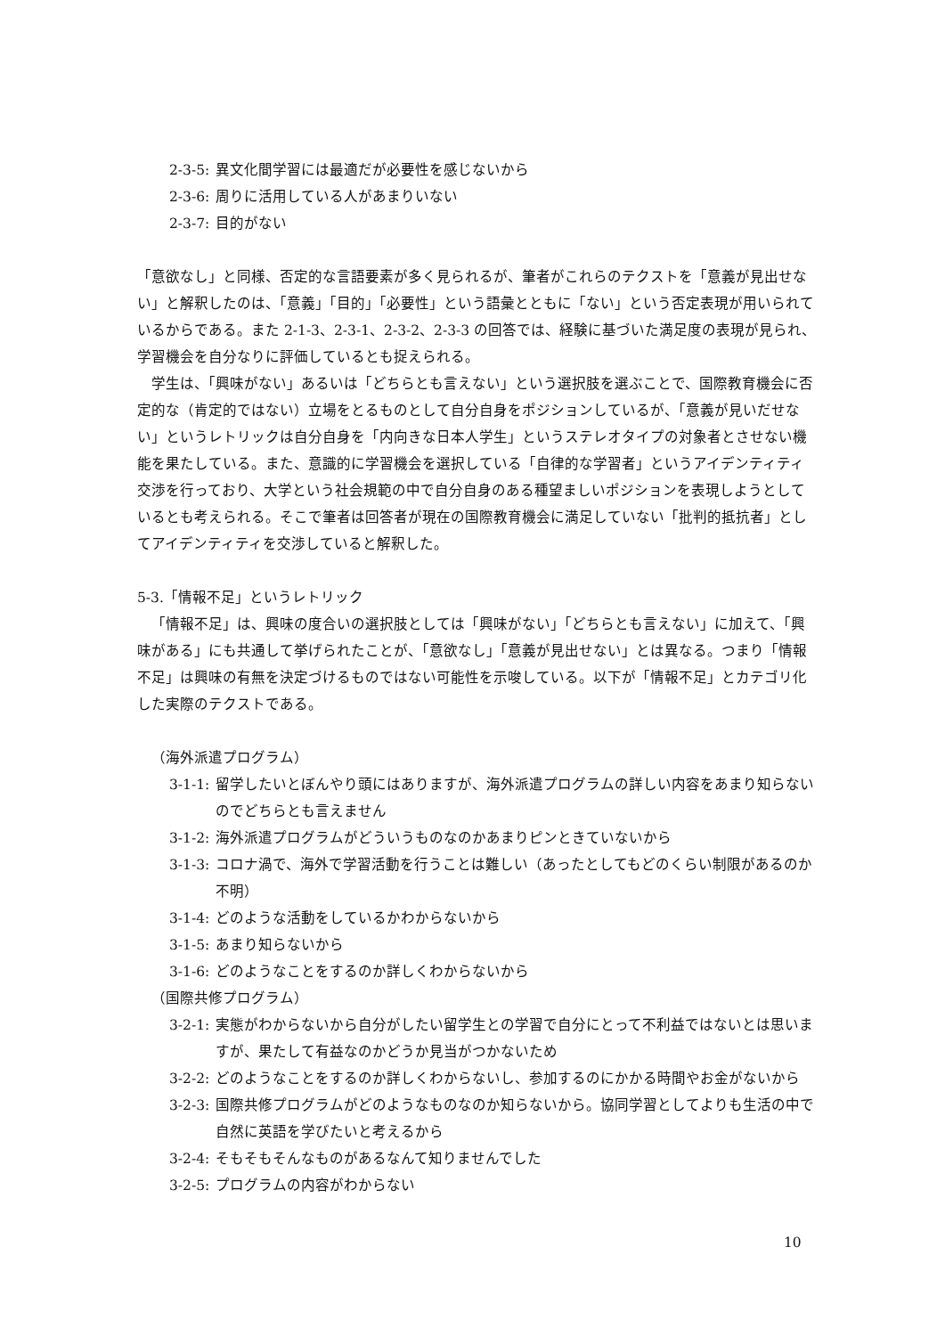2-3-5: 異文化間学習には最適だが必要性を感じないから
2-3-6: 周りに活用している人があまりいない
2-3-7: 目的がない
「意欲なし」と同様、否定的な言語要素が多く見られるが、筆者がこれらのテクストを「意義が見出せない」と解釈したのは、「意義」「目的」「必要性」という語彙とともに「ない」という否定表現が用いられているからである。また 2-1-3、2-3-1、2-3-2、2-3-3 の回答では、経験に基づいた満足度の表現が見られ、学習機会を自分なりに評価しているとも捉えられる。
学生は、「興味がない」あるいは「どちらとも言えない」という選択肢を選ぶことで、国際教育機会に否定的な（肯定的ではない）立場をとるものとして自分自身をポジションしているが、「意義が見いだせない」というレトリックは自分自身を「内向きな日本人学生」というステレオタイプの対象者とさせない機能を果たしている。また、意識的に学習機会を選択している「自律的な学習者」というアイデンティティ交渉を行っており、大学という社会規範の中で自分自身のある種望ましいポジションを表現しようとしているとも考えられる。そこで筆者は回答者が現在の国際教育機会に満足していない「批判的抵抗者」としてアイデンティティを交渉していると解釈した。
5-3.「情報不足」というレトリック
「情報不足」は、興味の度合いの選択肢としては「興味がない」「どちらとも言えない」に加えて、「興味がある」にも共通して挙げられたことが、「意欲なし」「意義が見出せない」とは異なる。つまり「情報不足」は興味の有無を決定づけるものではない可能性を示唆している。以下が「情報不足」とカテゴリ化した実際のテクストである。
（海外派遣プログラム）
3-1-1: 留学したいとぼんやり頭にはありますが、海外派遣プログラムの詳しい内容をあまり知らないのでどちらとも言えません
3-1-2: 海外派遣プログラムがどういうものなのかあまりピンときていないから
3-1-3: コロナ渦で、海外で学習活動を行うことは難しい（あったとしてもどのくらい制限があるのか不明）
3-1-4: どのような活動をしているかわからないから
3-1-5: あまり知らないから
3-1-6: どのようなことをするのか詳しくわからないから
（国際共修プログラム）
3-2-1: 実態がわからないから自分がしたい留学生との学習で自分にとって不利益ではないとは思いますが、果たして有益なのかどうか見当がつかないため
3-2-2: どのようなことをするのか詳しくわからないし、参加するのにかかる時間やお金がないから
3-2-3: 国際共修プログラムがどのようなものなのか知らないから。協同学習としてよりも生活の中で自然に英語を学びたいと考えるから
3-2-4: そもそもそんなものがあるなんて知りませんでした
3-2-5: プログラムの内容がわからない
10